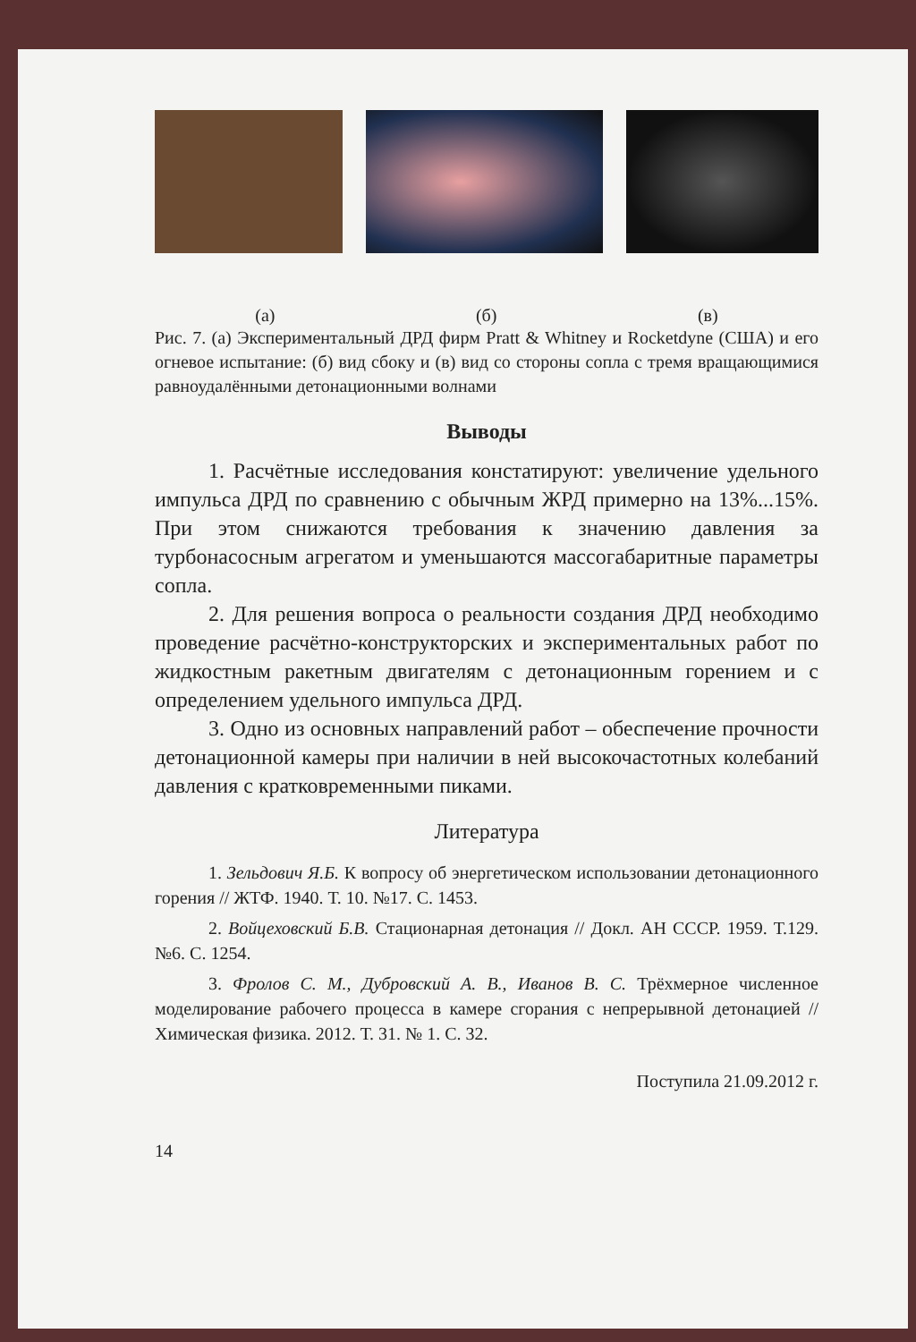(а) (б) (в)
Рис. 7. (а) Экспериментальный ДРД фирм Pratt & Whitney и Rocketdyne (США) и его огневое испытание: (б) вид сбоку и (в) вид со стороны сопла с тремя вращающимися равноудалёнными детонационными волнами
Выводы
1. Расчётные исследования констатируют: увеличение удельного импульса ДРД по сравнению с обычным ЖРД примерно на 13%...15%. При этом снижаются требования к значению давления за турбонасосным агрегатом и уменьшаются массогабаритные параметры сопла.
2. Для решения вопроса о реальности создания ДРД необходимо проведение расчётно-конструкторских и экспериментальных работ по жидкостным ракетным двигателям с детонационным горением и с определением удельного импульса ДРД.
3. Одно из основных направлений работ – обеспечение прочности детонационной камеры при наличии в ней высокочастотных колебаний давления с кратковременными пиками.
Литература
1. Зельдович Я.Б. К вопросу об энергетическом использовании детонационного горения // ЖТФ. 1940. Т. 10. №17. С. 1453.
2. Войцеховский Б.В. Стационарная детонация // Докл. АН СССР. 1959. Т.129. №6. С. 1254.
3. Фролов С. М., Дубровский А. В., Иванов В. С. Трёхмерное численное моделирование рабочего процесса в камере сгорания с непрерывной детонацией // Химическая физика. 2012. Т. 31. № 1. С. 32.
Поступила 21.09.2012 г.
14